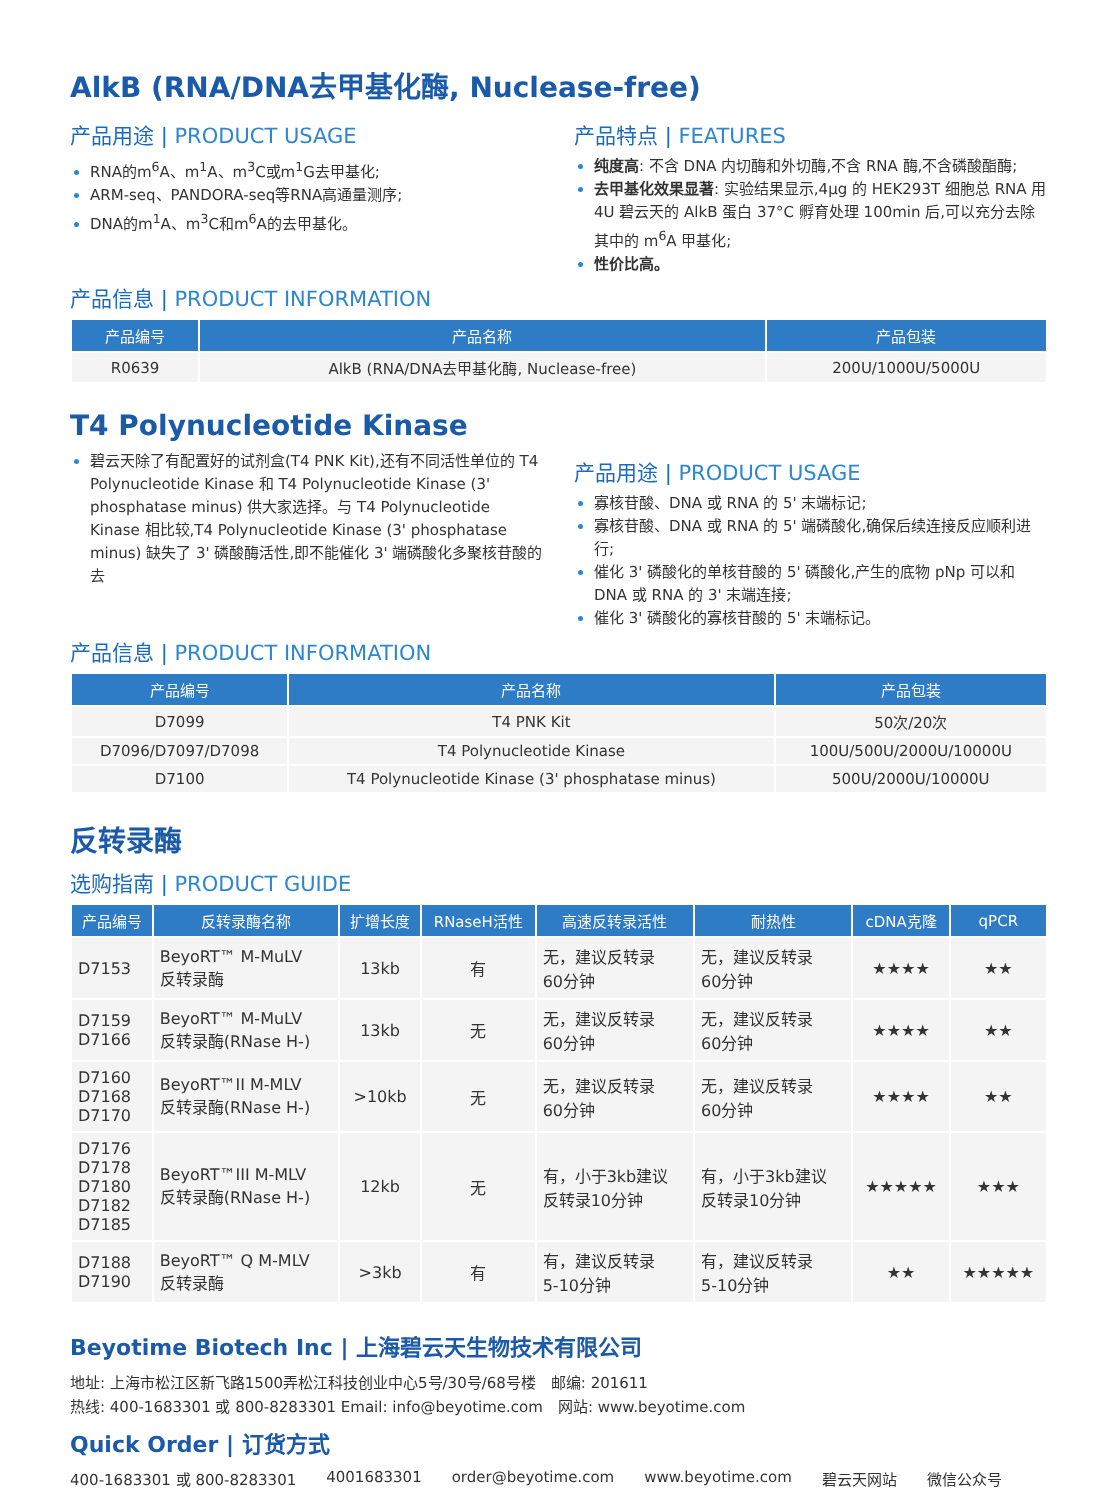AlkB (RNA/DNA去甲基化酶, Nuclease-free)
产品用途 | PRODUCT USAGE
RNA的m<sup>6</sup>A、m<sup>1</sup>A、m<sup>3</sup>C或m<sup>1</sup>G去甲基化;
ARM-seq、PANDORA-seq等RNA高通量测序;
DNA的m<sup>1</sup>A、m<sup>3</sup>C和m<sup>6</sup>A的去甲基化。
产品特点 | FEATURES
纯度高: 不含 DNA 内切酶和外切酶,不含 RNA 酶,不含磷酸酯酶;
去甲基化效果显著: 实验结果显示,4μg 的 HEK293T 细胞总 RNA 用 4U 碧云天的 AlkB 蛋白 37°C 孵育处理 100min 后,可以充分去除其中的 m<sup>6</sup>A 甲基化;
性价比高。
产品信息 | PRODUCT INFORMATION
| 产品编号 | 产品名称 | 产品包装 |
| --- | --- | --- |
| R0639 | AlkB (RNA/DNA去甲基化酶, Nuclease-free) | 200U/1000U/5000U |
T4 Polynucleotide Kinase
碧云天除了有配置好的试剂盒(T4 PNK Kit),还有不同活性单位的 T4 Polynucleotide Kinase 和 T4 Polynucleotide Kinase (3' phosphatase minus) 供大家选择。与 T4 Polynucleotide Kinase 相比较,T4 Polynucleotide Kinase (3' phosphatase minus) 缺失了 3' 磷酸酶活性,即不能催化 3' 端磷酸化多聚核苷酸的去
产品用途 | PRODUCT USAGE
寡核苷酸、DNA 或 RNA 的 5' 末端标记;
寡核苷酸、DNA 或 RNA 的 5' 端磷酸化,确保后续连接反应顺利进行;
催化 3' 磷酸化的单核苷酸的 5' 磷酸化,产生的底物 pNp 可以和 DNA 或 RNA 的 3' 末端连接;
催化 3' 磷酸化的寡核苷酸的 5' 末端标记。
产品信息 | PRODUCT INFORMATION
| 产品编号 | 产品名称 | 产品包装 |
| --- | --- | --- |
| D7099 | T4 PNK Kit | 50次/20次 |
| D7096/D7097/D7098 | T4 Polynucleotide Kinase | 100U/500U/2000U/10000U |
| D7100 | T4 Polynucleotide Kinase (3' phosphatase minus) | 500U/2000U/10000U |
反转录酶
选购指南 | PRODUCT GUIDE
| 产品编号 | 反转录酶名称 | 扩增长度 | RNaseH活性 | 高速反转录活性 | 耐热性 | cDNA克隆 | qPCR |
| --- | --- | --- | --- | --- | --- | --- | --- |
| D7153 | BeyoRT™ M-MuLV 反转录酶 | 13kb | 有 | 无，建议反转录 60分钟 | 无，建议反转录 60分钟 | ★★★★ | ★★ |
| D7159 D7166 | BeyoRT™ M-MuLV 反转录酶(RNase H-) | 13kb | 无 | 无，建议反转录 60分钟 | 无，建议反转录 60分钟 | ★★★★ | ★★ |
| D7160 D7168 D7170 | BeyoRT™II M-MLV 反转录酶(RNase H-) | >10kb | 无 | 无，建议反转录 60分钟 | 无，建议反转录 60分钟 | ★★★★ | ★★ |
| D7176 D7178 D7180 D7182 D7185 | BeyoRT™III M-MLV 反转录酶(RNase H-) | 12kb | 无 | 有，小于3kb建议 反转录10分钟 | 有，小于3kb建议 反转录10分钟 | ★★★★★ | ★★★ |
| D7188 D7190 | BeyoRT™ Q M-MLV 反转录酶 | >3kb | 有 | 有，建议反转录 5-10分钟 | 有，建议反转录 5-10分钟 | ★★ | ★★★★★ |
Beyotime Biotech Inc | 上海碧云天生物技术有限公司
地址: 上海市松江区新飞路1500弄松江科技创业中心5号/30号/68号楼　邮编: 201611
热线: 400-1683301 或 800-8283301 Email: info@beyotime.com　网站: www.beyotime.com
Quick Order | 订货方式
400-1683301 或 800-8283301 4001683301 order@beyotime.com www.beyotime.com 碧云天网站 微信公众号